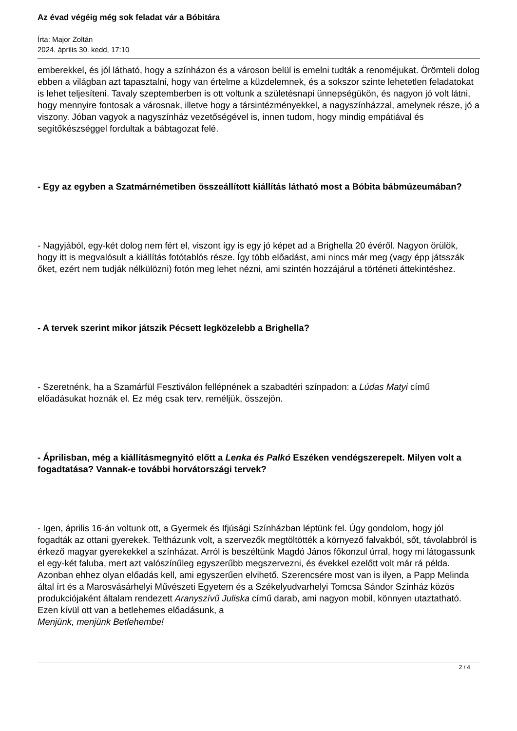Az évad végéig még sok feladat vár a Bóbitára
Írta: Major Zoltán
2024. április 30. kedd, 17:10
emberekkel, és jól látható, hogy a színházon és a városon belül is emelni tudták a renoméjukat. Örömteli dolog ebben a világban azt tapasztalni, hogy van értelme a küzdelemnek, és a sokszor szinte lehetetlen feladatokat is lehet teljesíteni. Tavaly szeptemberben is ott voltunk a születésnapi ünnepségükön, és nagyon jó volt látni, hogy mennyire fontosak a városnak, illetve hogy a társintézményekkel, a nagyszínházzal, amelynek része, jó a viszony. Jóban vagyok a nagyszínház vezetőségével is, innen tudom, hogy mindig empátiával és segítőkészséggel fordultak a bábtagozat felé.
- Egy az egyben a Szatmárnémetiben összeállított kiállítás látható most a Bóbita bábmúzeumában?
- Nagyjából, egy-két dolog nem fért el, viszont így is egy jó képet ad a Brighella 20 évéről. Nagyon örülök, hogy itt is megvalósult a kiállítás fotótablós része. Így több előadást, ami nincs már meg (vagy épp játsszák őket, ezért nem tudják nélkülözni) fotón meg lehet nézni, ami szintén hozzájárul a történeti áttekintéshez.
- A tervek szerint mikor játszik Pécsett legközelebb a Brighella?
- Szeretnénk, ha a Szamárfül Fesztiválon fellépnének a szabadtéri színpadon: a Lúdas Matyi című előadásukat hoznák el. Ez még csak terv, reméljük, összejön.
- Áprilisban, még a kiállításmegnyitó előtt a Lenka és Palkó Eszéken vendégszerepelt. Milyen volt a fogadtatása? Vannak-e további horvátországi tervek?
- Igen, április 16-án voltunk ott, a Gyermek és Ifjúsági Színházban léptünk fel. Úgy gondolom, hogy jól fogadták az ottani gyerekek. Teltházunk volt, a szervezők megtöltötték a környező falvakból, sőt, távolabbról is érkező magyar gyerekekkel a színházat. Arról is beszéltünk Magdó János főkonzul úrral, hogy mi látogassunk el egy-két faluba, mert azt valószínűleg egyszerűbb megszervezni, és évekkel ezelőtt volt már rá példa. Azonban ehhez olyan előadás kell, ami egyszerűen elvihető. Szerencsére most van is ilyen, a Papp Melinda által írt és a Marosvásárhelyi Művészeti Egyetem és a Székelyudvarhelyi Tomcsa Sándor Színház közös produkciójaként általam rendezett Aranyszívű Juliska című darab, ami nagyon mobil, könnyen utaztatható. Ezen kívül ott van a betlehemes előadásunk, a
Menjünk, menjünk Betlehembe!
2 / 4